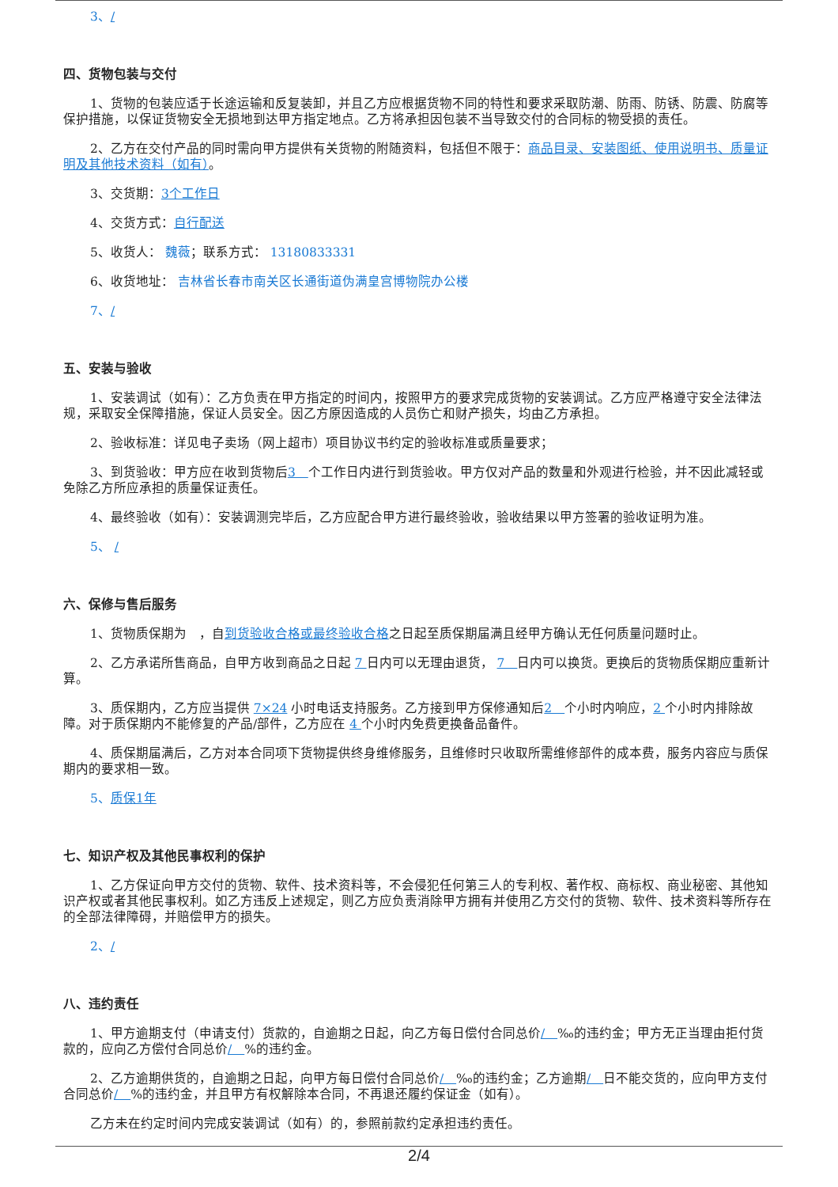3、/
四、货物包装与交付
1、货物的包装应适于长途运输和反复装卸，并且乙方应根据货物不同的特性和要求采取防潮、防雨、防锈、防震、防腐等保护措施，以保证货物安全无损地到达甲方指定地点。乙方将承担因包装不当导致交付的合同标的物受损的责任。
2、乙方在交付产品的同时需向甲方提供有关货物的附随资料，包括但不限于：商品目录、安装图纸、使用说明书、质量证明及其他技术资料（如有）。
3、交货期：3个工作日
4、交货方式：自行配送
5、收货人： 魏薇；联系方式： 13180833331
6、收货地址： 吉林省长春市南关区长通街道伪满皇宫博物院办公楼
7、/
五、安装与验收
1、安装调试（如有）：乙方负责在甲方指定的时间内，按照甲方的要求完成货物的安装调试。乙方应严格遵守安全法律法规，采取安全保障措施，保证人员安全。因乙方原因造成的人员伤亡和财产损失，均由乙方承担。
2、验收标准：详见电子卖场（网上超市）项目协议书约定的验收标准或质量要求；
3、到货验收：甲方应在收到货物后3　个工作日内进行到货验收。甲方仅对产品的数量和外观进行检验，并不因此减轻或免除乙方所应承担的质量保证责任。
4、最终验收（如有）：安装调测完毕后，乙方应配合甲方进行最终验收，验收结果以甲方签署的验收证明为准。
5、 /
六、保修与售后服务
1、货物质保期为　，自到货验收合格或最终验收合格之日起至质保期届满且经甲方确认无任何质量问题时止。
2、乙方承诺所售商品，自甲方收到商品之日起 7 日内可以无理由退货， 7　日内可以换货。更换后的货物质保期应重新计算。
3、质保期内，乙方应当提供 7×24 小时电话支持服务。乙方接到甲方保修通知后2　个小时内响应，2 个小时内排除故障。对于质保期内不能修复的产品/部件，乙方应在 4 个小时内免费更换备品备件。
4、质保期届满后，乙方对本合同项下货物提供终身维修服务，且维修时只收取所需维修部件的成本费，服务内容应与质保期内的要求相一致。
5、质保1年
七、知识产权及其他民事权利的保护
1、乙方保证向甲方交付的货物、软件、技术资料等，不会侵犯任何第三人的专利权、著作权、商标权、商业秘密、其他知识产权或者其他民事权利。如乙方违反上述规定，则乙方应负责消除甲方拥有并使用乙方交付的货物、软件、技术资料等所存在的全部法律障碍，并赔偿甲方的损失。
2、/
八、违约责任
1、甲方逾期支付（申请支付）货款的，自逾期之日起，向乙方每日偿付合同总价/　‰的违约金；甲方无正当理由拒付货款的，应向乙方偿付合同总价/　%的违约金。
2、乙方逾期供货的，自逾期之日起，向甲方每日偿付合同总价/　‰的违约金；乙方逾期/　日不能交货的，应向甲方支付合同总价/　%的违约金，并且甲方有权解除本合同，不再退还履约保证金（如有）。
乙方未在约定时间内完成安装调试（如有）的，参照前款约定承担违约责任。
2/4